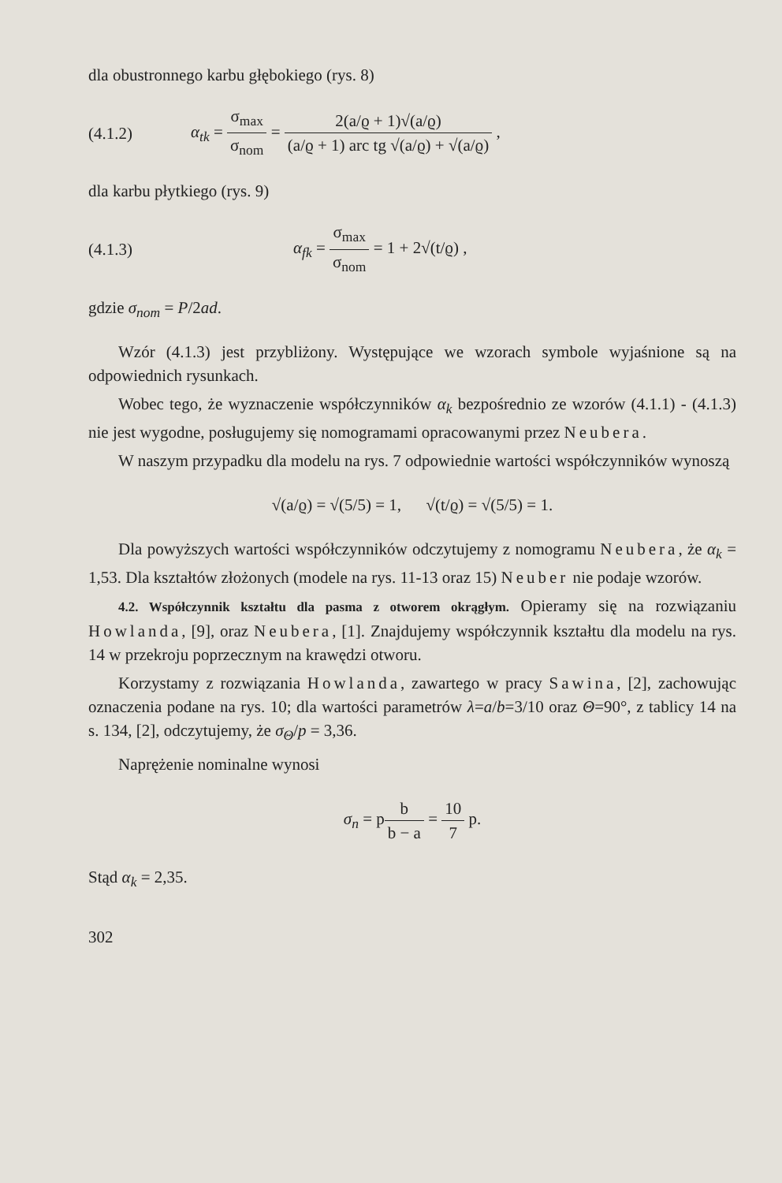dla obustronnego karbu głębokiego (rys. 8)
(4.1.2)
α<sub>tk</sub> = σ<sub>max</sub> σ<sub>nom</sub> = 2(a/ϱ + 1)√(a/ϱ) (a/ϱ + 1) arc tg √(a/ϱ) + √(a/ϱ) ,
dla karbu płytkiego (rys. 9)
(4.1.3)
α<sub>fk</sub> = σ<sub>max</sub> σ<sub>nom</sub> = 1 + 2√(t/ϱ) ,
gdzie σ<sub>nom</sub> = P/2ad.
Wzór (4.1.3) jest przybliżony. Występujące we wzorach symbole wyjaśnione są na odpowiednich rysunkach.
Wobec tego, że wyznaczenie współczynników α<sub>k</sub> bezpośrednio ze wzorów (4.1.1) - (4.1.3) nie jest wygodne, posługujemy się nomogramami opracowanymi przez Neubera.
W naszym przypadku dla modelu na rys. 7 odpowiednie wartości współczynników wynoszą
√(a/ϱ) = √(5/5) = 1, √(t/ϱ) = √(5/5) = 1.
Dla powyższych wartości współczynników odczytujemy z nomogramu Neubera, że α<sub>k</sub> = 1,53. Dla kształtów złożonych (modele na rys. 11-13 oraz 15) Neuber nie podaje wzorów.
4.2. Współczynnik kształtu dla pasma z otworem okrągłym. Opieramy się na rozwiązaniu Howlanda, [9], oraz Neubera, [1]. Znajdujemy współczynnik kształtu dla modelu na rys. 14 w przekroju poprzecznym na krawędzi otworu.
Korzystamy z rozwiązania Howlanda, zawartego w pracy Sawina, [2], zachowując oznaczenia podane na rys. 10; dla wartości parametrów λ=a/b=3/10 oraz Θ=90°, z tablicy 14 na s. 134, [2], odczytujemy, że σ<sub>Θ</sub>/p = 3,36.
Naprężenie nominalne wynosi
σ<sub>n</sub> = pb b − a = 10 7 p.
Stąd α<sub>k</sub> = 2,35.
302